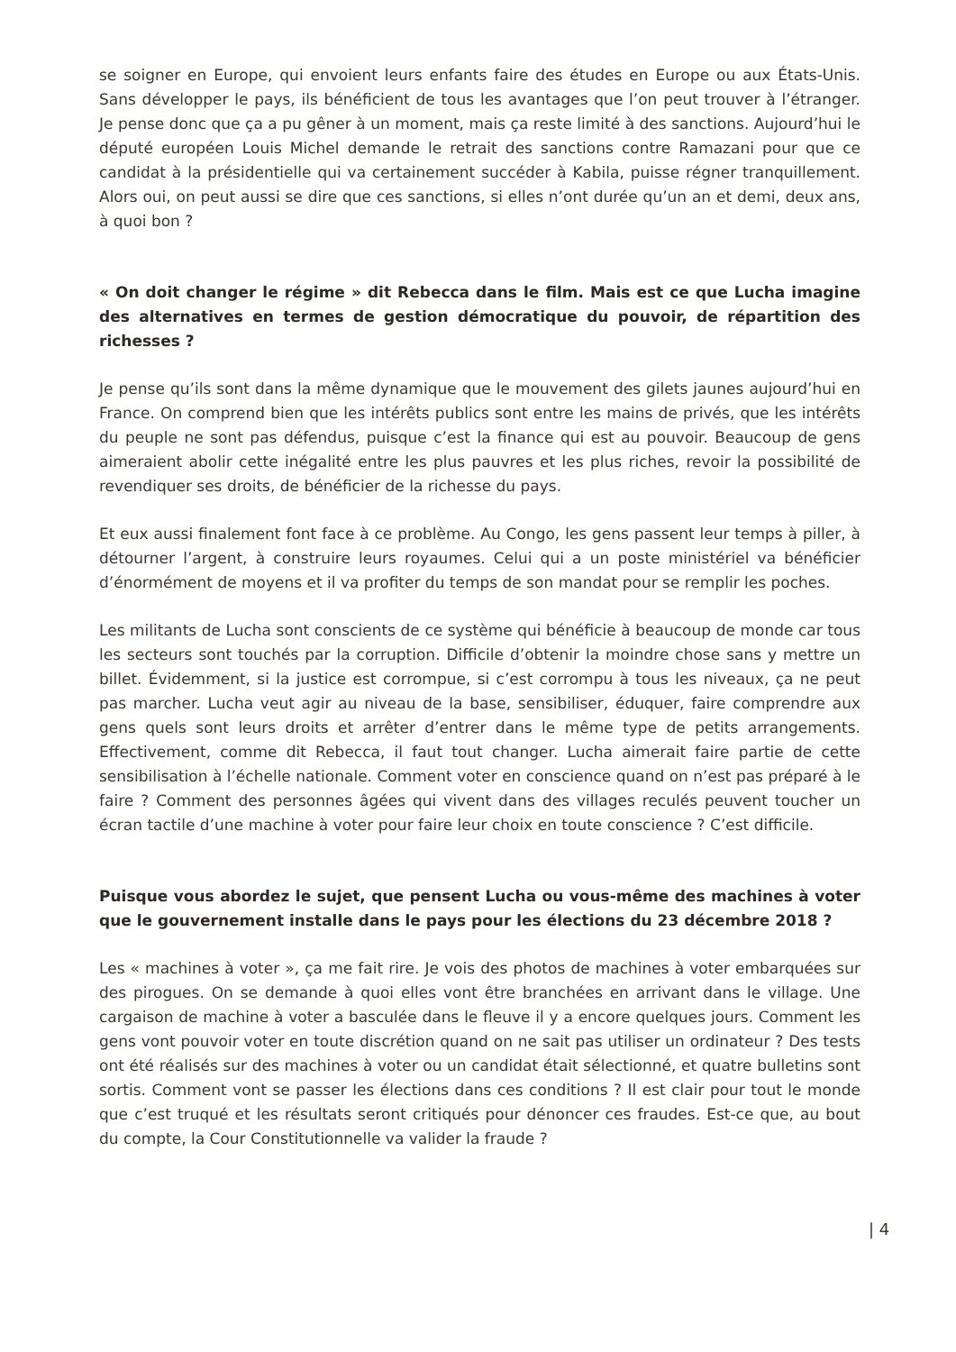se soigner en Europe, qui envoient leurs enfants faire des études en Europe ou aux États-Unis. Sans développer le pays, ils bénéficient de tous les avantages que l’on peut trouver à l’étranger. Je pense donc que ça a pu gêner à un moment, mais ça reste limité à des sanctions. Aujourd’hui le député européen Louis Michel demande le retrait des sanctions contre Ramazani pour que ce candidat à la présidentielle qui va certainement succéder à Kabila, puisse régner tranquillement. Alors oui, on peut aussi se dire que ces sanctions, si elles n’ont durée qu’un an et demi, deux ans, à quoi bon ?
« On doit changer le régime » dit Rebecca dans le film. Mais est ce que Lucha imagine des alternatives en termes de gestion démocratique du pouvoir, de répartition des richesses ?
Je pense qu’ils sont dans la même dynamique que le mouvement des gilets jaunes aujourd’hui en France. On comprend bien que les intérêts publics sont entre les mains de privés, que les intérêts du peuple ne sont pas défendus, puisque c’est la finance qui est au pouvoir. Beaucoup de gens aimeraient abolir cette inégalité entre les plus pauvres et les plus riches, revoir la possibilité de revendiquer ses droits, de bénéficier de la richesse du pays.
Et eux aussi finalement font face à ce problème. Au Congo, les gens passent leur temps à piller, à détourner l’argent, à construire leurs royaumes. Celui qui a un poste ministériel va bénéficier d’énormément de moyens et il va profiter du temps de son mandat pour se remplir les poches.
Les militants de Lucha sont conscients de ce système qui bénéficie à beaucoup de monde car tous les secteurs sont touchés par la corruption. Difficile d’obtenir la moindre chose sans y mettre un billet. Évidemment, si la justice est corrompue, si c’est corrompu à tous les niveaux, ça ne peut pas marcher. Lucha veut agir au niveau de la base, sensibiliser, éduquer, faire comprendre aux gens quels sont leurs droits et arrêter d’entrer dans le même type de petits arrangements. Effectivement, comme dit Rebecca, il faut tout changer. Lucha aimerait faire partie de cette sensibilisation à l’échelle nationale. Comment voter en conscience quand on n’est pas préparé à le faire ? Comment des personnes âgées qui vivent dans des villages reculés peuvent toucher un écran tactile d’une machine à voter pour faire leur choix en toute conscience ? C’est difficile.
Puisque vous abordez le sujet, que pensent Lucha ou vous-même des machines à voter que le gouvernement installe dans le pays pour les élections du 23 décembre 2018 ?
Les « machines à voter », ça me fait rire. Je vois des photos de machines à voter embarquées sur des pirogues. On se demande à quoi elles vont être branchées en arrivant dans le village. Une cargaison de machine à voter a basculée dans le fleuve il y a encore quelques jours. Comment les gens vont pouvoir voter en toute discrétion quand on ne sait pas utiliser un ordinateur ? Des tests ont été réalisés sur des machines à voter ou un candidat était sélectionné, et quatre bulletins sont sortis. Comment vont se passer les élections dans ces conditions ? Il est clair pour tout le monde que c’est truqué et les résultats seront critiqués pour dénoncer ces fraudes. Est-ce que, au bout du compte, la Cour Constitutionnelle va valider la fraude ?
| 4